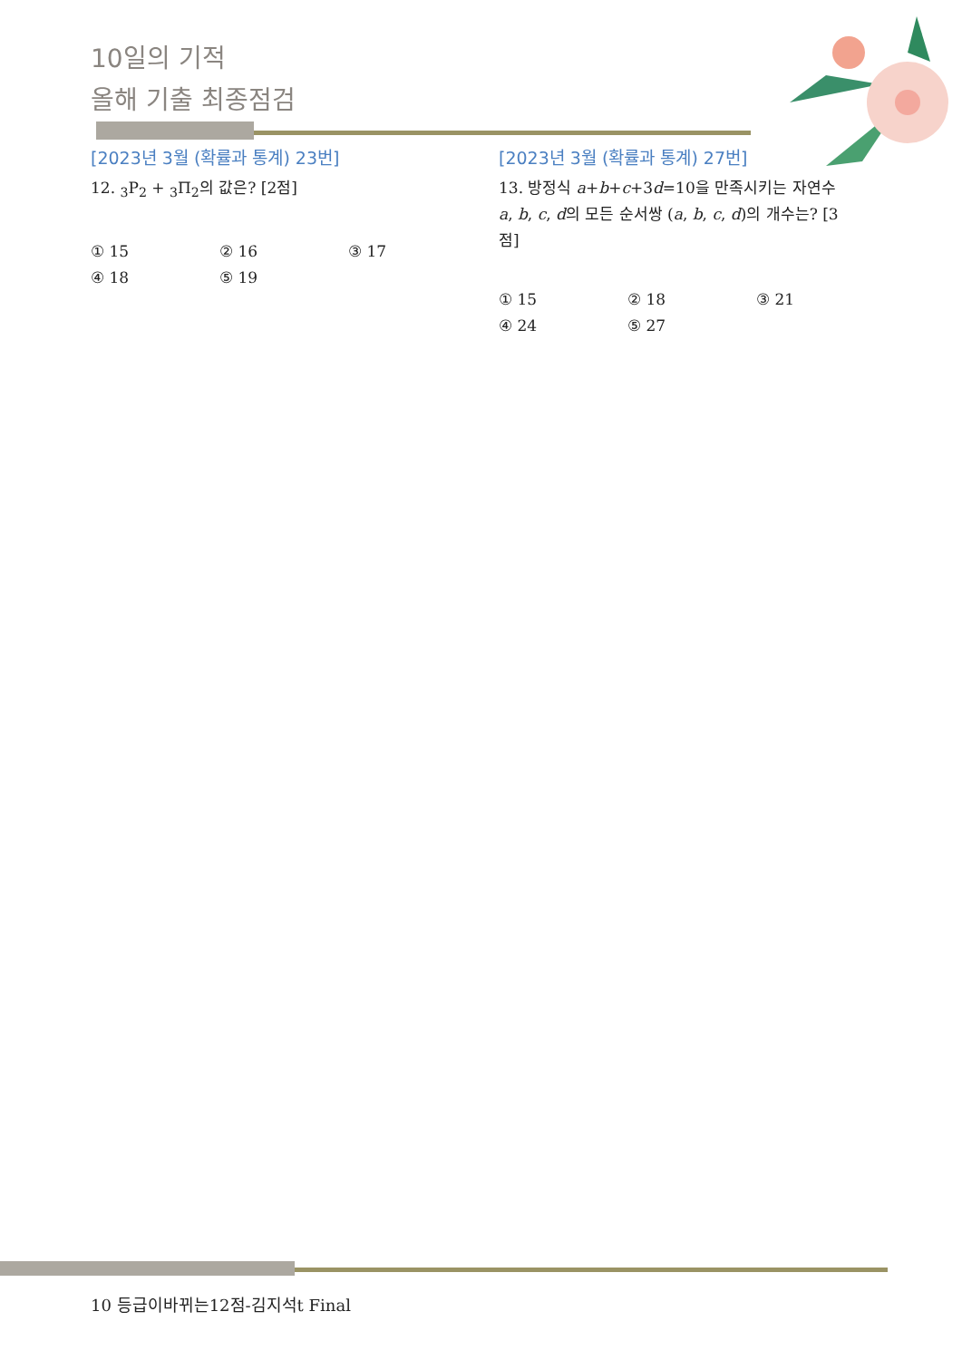10일의 기적
올해 기출 최종점검
[2023년 3월 (확률과 통계) 23번]
12. <sub>3</sub>P<sub>2</sub> + <sub>3</sub>Π<sub>2</sub>의 값은? [2점]
① 15 ② 16 ③ 17 ④ 18 ⑤ 19
[2023년 3월 (확률과 통계) 27번]
13. 방정식 a+b+c+3d=10을 만족시키는 자연수 a, b, c, d의 모든 순서쌍 (a, b, c, d)의 개수는? [3점]
① 15 ② 18 ③ 21 ④ 24 ⑤ 27
10 등급이바뀌는12점-김지석t Final